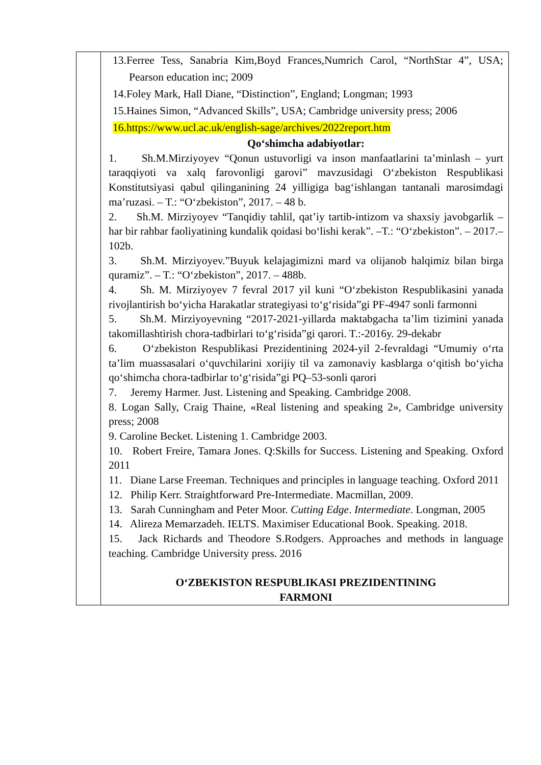| | 13.Ferree Tess, Sanabria Kim,Boyd Frances,Numrich Carol, “NorthStar 4”, USA; Pearson education inc; 2009 14.Foley Mark, Hall Diane, “Distinction”, England; Longman; 1993 15.Haines Simon, “Advanced Skills”, USA; Cambridge university press; 2006 16. https://www.ucl.ac.uk/english-sage/archives/2022report.htm Qo‘shimcha adabiyotlar: 1. Sh.M.Mirziyoyev “Qonun ustuvorligi va inson manfaatlarini ta’minlash – yurt taraqqiyoti va xalq farovonligi garovi” mavzusidagi O‘zbekiston Respublikasi Konstitutsiyasi qabul qilinganining 24 yilligiga bag‘ishlangan tantanali marosimdagi ma’ruzasi. – T.: “O‘zbekiston”, 2017. – 48 b. 2. Sh.M. Mirziyoyev “Tanqidiy tahlil, qat’iy tartib-intizom va shaxsiy javobgarlik – har bir rahbar faoliyatining kundalik qoidasi bo‘lishi kerak”. –T.: “O‘zbekiston”. – 2017.– 102b. 3. Sh.M. Mirziyoyev.”Buyuk kelajagimizni mard va olijanob halqimiz bilan birga quramiz”. – T.: “O‘zbekiston”, 2017. – 488b. 4. Sh. M. Mirziyoyev 7 fevral 2017 yil kuni “O‘zbekiston Respublikasini yanada rivojlantirish bo‘yicha Harakatlar strategiyasi to‘g‘risida”gi PF-4947 sonli farmonni 5. Sh.M. Mirziyoyevning “2017-2021-yillarda maktabgacha ta’lim tizimini yanada takomillashtirish chora-tadbirlari to‘g‘risida”gi qarori. T.:-2016y. 29-dekabr 6. O‘zbekiston Respublikasi Prezidentining 2024-yil 2-fevraldagi “Umumiy o‘rta ta’lim muassasalari o‘quvchilarini xorijiy til va zamonaviy kasblarga o‘qitish bo‘yicha qo‘shimcha chora-tadbirlar to‘g‘risida”gi PQ–53-sonli qarori 7. Jeremy Harmer. Just. Listening and Speaking. Cambridge 2008. 8. Logan Sally, Craig Thaine, «Real listening and speaking 2», Cambridge university press; 2008 9. Caroline Becket. Listening 1. Cambridge 2003. 10. Robert Freire, Tamara Jones. Q:Skills for Success. Listening and Speaking. Oxford 2011 11. Diane Larse Freeman. Techniques and principles in language teaching. Oxford 2011 12. Philip Kerr. Straightforward Pre-Intermediate. Macmillan, 2009. 13. Sarah Cunningham and Peter Moor. Cutting Edge . Intermediate . Longman, 2005 14. Alireza Memarzadeh. IELTS. Maximiser Educational Book. Speaking. 2018. 15. Jack Richards and Theodore S.Rodgers. Approaches and methods in language teaching. Cambridge University press. 2016 O‘ZBEKISTON RESPUBLIKASI PREZIDENTINING FARMONI |